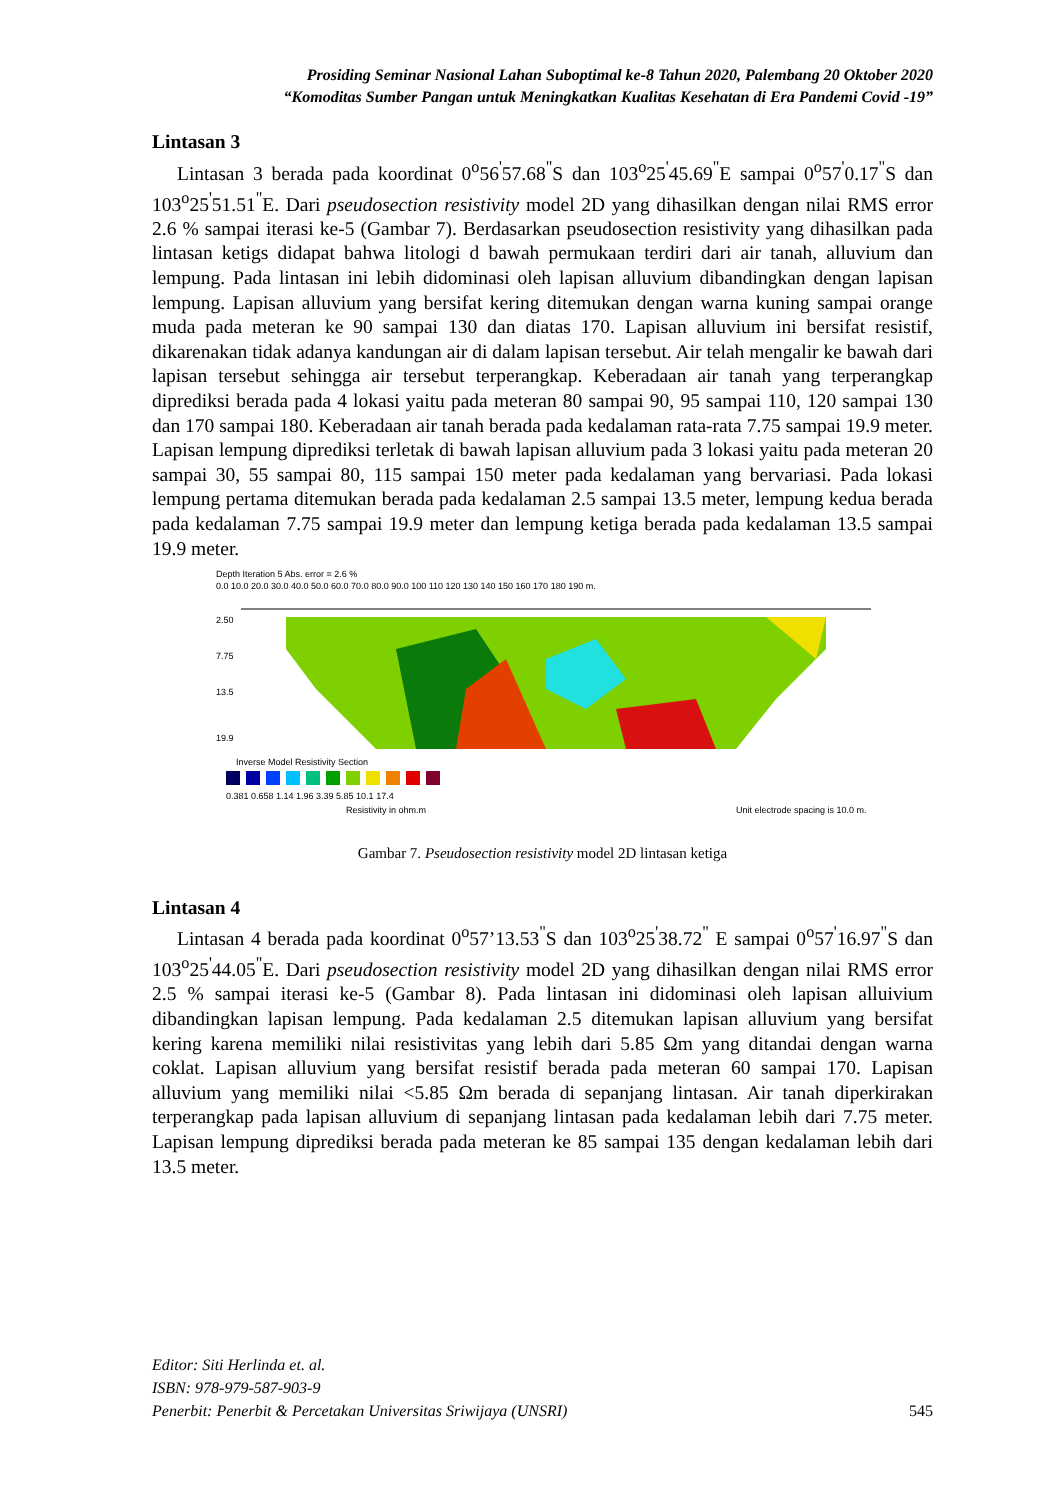Prosiding Seminar Nasional Lahan Suboptimal ke-8 Tahun 2020, Palembang 20 Oktober 2020
“Komoditas Sumber Pangan untuk Meningkatkan Kualitas Kesehatan di Era Pandemi Covid -19”
Lintasan 3
Lintasan 3 berada pada koordinat 0<sup>o</sup>56<sup>'</sup>57.68<sup>"</sup>S dan 103<sup>o</sup>25<sup>'</sup>45.69<sup>"</sup>E sampai 0<sup>o</sup>57<sup>'</sup>0.17<sup>"</sup>S dan 103<sup>o</sup>25<sup>'</sup>51.51<sup>"</sup>E. Dari pseudosection resistivity model 2D yang dihasilkan dengan nilai RMS error 2.6 % sampai iterasi ke-5 (Gambar 7). Berdasarkan pseudosection resistivity yang dihasilkan pada lintasan ketigs didapat bahwa litologi d bawah permukaan terdiri dari air tanah, alluvium dan lempung. Pada lintasan ini lebih didominasi oleh lapisan alluvium dibandingkan dengan lapisan lempung. Lapisan alluvium yang bersifat kering ditemukan dengan warna kuning sampai orange muda pada meteran ke 90 sampai 130 dan diatas 170. Lapisan alluvium ini bersifat resistif, dikarenakan tidak adanya kandungan air di dalam lapisan tersebut. Air telah mengalir ke bawah dari lapisan tersebut sehingga air tersebut terperangkap. Keberadaan air tanah yang terperangkap diprediksi berada pada 4 lokasi yaitu pada meteran 80 sampai 90, 95 sampai 110, 120 sampai 130 dan 170 sampai 180. Keberadaan air tanah berada pada kedalaman rata-rata 7.75 sampai 19.9 meter. Lapisan lempung diprediksi terletak di bawah lapisan alluvium pada 3 lokasi yaitu pada meteran 20 sampai 30, 55 sampai 80, 115 sampai 150 meter pada kedalaman yang bervariasi. Pada lokasi lempung pertama ditemukan berada pada kedalaman 2.5 sampai 13.5 meter, lempung kedua berada pada kedalaman 7.75 sampai 19.9 meter dan lempung ketiga berada pada kedalaman 13.5 sampai 19.9 meter.
Depth Iteration 5 Abs. error = 2.6 %
0.0 10.0 20.0 30.0 40.0 50.0 60.0 70.0 80.0 90.0 100 110 120 130 140 150 160 170 180 190 m.
2.50
7.75
13.5
19.9
Inverse Model Resistivity Section
0.381 0.658 1.14 1.96 3.39 5.85 10.1 17.4
Resistivity in ohm.m
Unit electrode spacing is 10.0 m.
Gambar 7. Pseudosection resistivity model 2D lintasan ketiga
Lintasan 4
Lintasan 4 berada pada koordinat 0<sup>o</sup>57’13.53<sup>"</sup>S dan 103<sup>o</sup>25<sup>'</sup>38.72<sup>"</sup> E sampai 0<sup>o</sup>57<sup>'</sup>16.97<sup>"</sup>S dan 103<sup>o</sup>25<sup>'</sup>44.05<sup>"</sup>E. Dari pseudosection resistivity model 2D yang dihasilkan dengan nilai RMS error 2.5 % sampai iterasi ke-5 (Gambar 8). Pada lintasan ini didominasi oleh lapisan alluivium dibandingkan lapisan lempung. Pada kedalaman 2.5 ditemukan lapisan alluvium yang bersifat kering karena memiliki nilai resistivitas yang lebih dari 5.85 Ωm yang ditandai dengan warna coklat. Lapisan alluvium yang bersifat resistif berada pada meteran 60 sampai 170. Lapisan alluvium yang memiliki nilai <5.85 Ωm berada di sepanjang lintasan. Air tanah diperkirakan terperangkap pada lapisan alluvium di sepanjang lintasan pada kedalaman lebih dari 7.75 meter. Lapisan lempung diprediksi berada pada meteran ke 85 sampai 135 dengan kedalaman lebih dari 13.5 meter.
Editor: Siti Herlinda et. al.
ISBN: 978-979-587-903-9
Penerbit: Penerbit & Percetakan Universitas Sriwijaya (UNSRI) 545